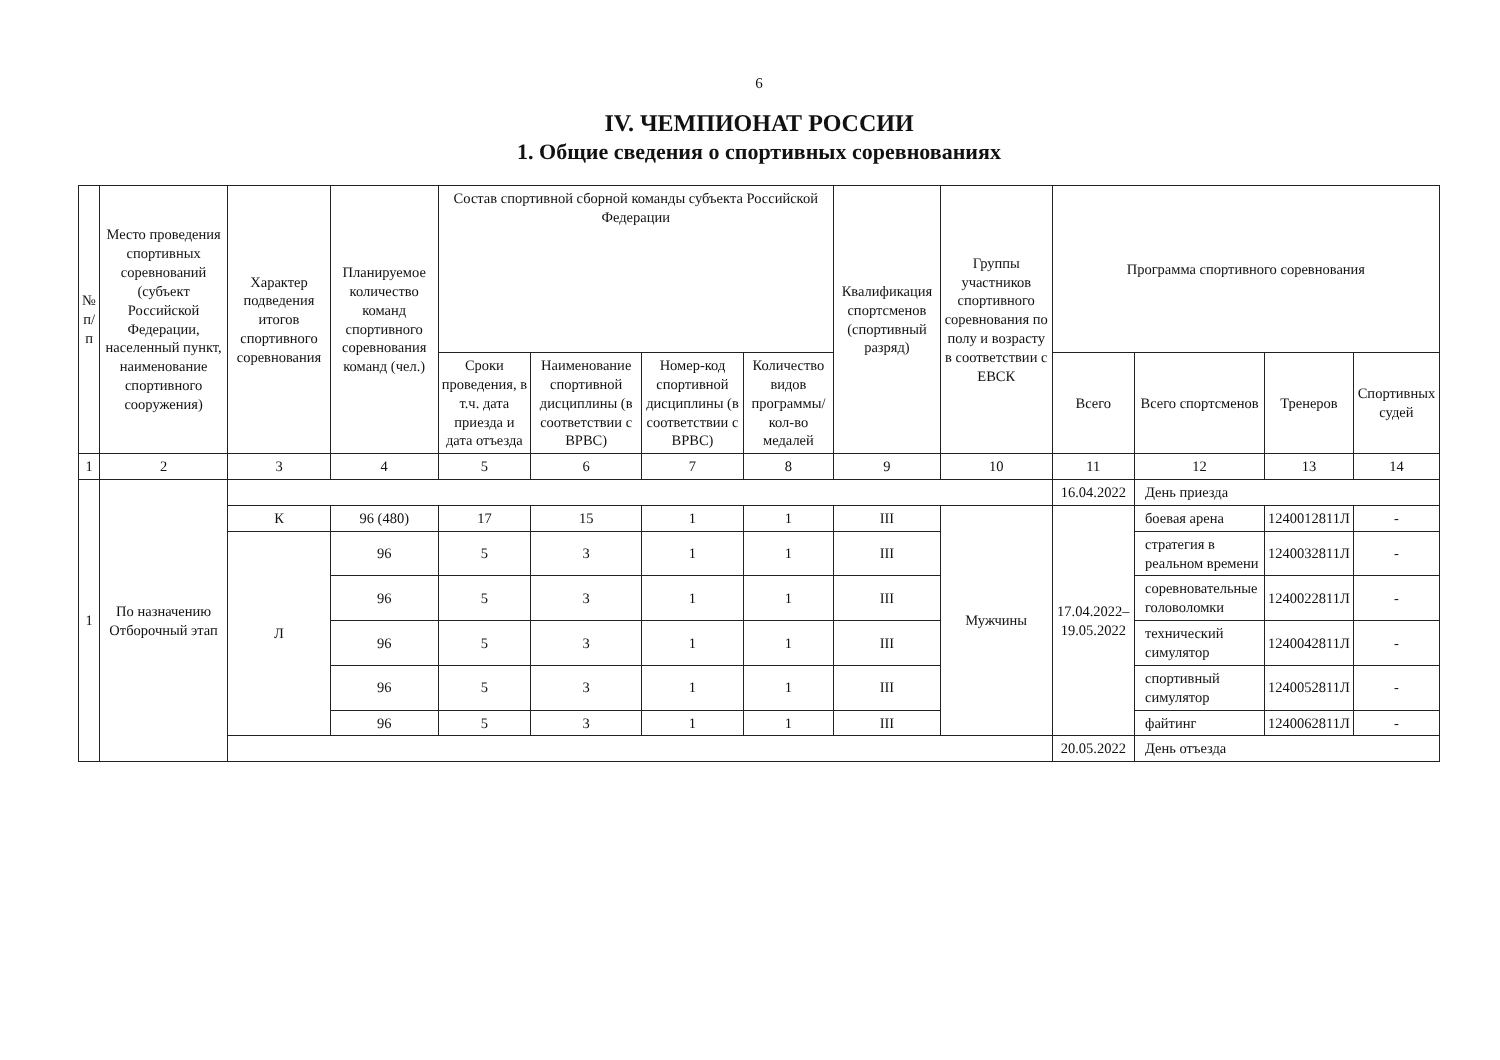6
IV. ЧЕМПИОНАТ РОССИИ
1. Общие сведения о спортивных соревнованиях
| № п/п | Место проведения спортивных соревнований (субъект Российской Федерации, населенный пункт, наименование спортивного сооружения) | Характер подведения итогов спортивного соревнования | Планируемое количество команд спортивного соревнования команд (чел.) | Состав спортивной сборной команды субъекта Российской Федерации | | | | Квалификация спортсменов (спортивный разряд) | Группы участников спортивного соревнования по полу и возрасту в соответствии с ЕВСК | Программа спортивного соревнования | | | |
| --- | --- | --- | --- | --- | --- | --- | --- | --- | --- | --- | --- | --- | --- |
| | | | | Сроки проведения, в т.ч. дата приезда и дата отъезда | Наименование спортивной дисциплины (в соответствии с ВРВС) | Номер-код спортивной дисциплины (в соответствии с ВРВС) | Количество видов программы/ кол-во медалей | | | | | | |
| | | | | | | | | | | Всего | Всего спортсменов | Тренеров | Спортивных судей |
| 1 | 2 | 3 | 4 | 5 | 6 | 7 | 8 | 9 | 10 | 11 | 12 | 13 | 14 |
| 1 | По назначению Отборочный этап | | | | | | | | | 16.04.2022 | День приезда | | |
| | | К | 96 (480) | 17 | 15 | 1 | 1 | III | Мужчины | 17.04.2022–19.05.2022 | боевая арена | 1240012811Л | - |
| | | Л | 96 | 5 | 3 | 1 | 1 | III | | | стратегия в реальном времени | 1240032811Л | - |
| | | | 96 | 5 | 3 | 1 | 1 | III | | | соревновательные головоломки | 1240022811Л | - |
| | | | 96 | 5 | 3 | 1 | 1 | III | | | технический симулятор | 1240042811Л | - |
| | | | 96 | 5 | 3 | 1 | 1 | III | | | спортивный симулятор | 1240052811Л | - |
| | | | 96 | 5 | 3 | 1 | 1 | III | | | файтинг | 1240062811Л | - |
| | | | | | | | | | | 20.05.2022 | День отъезда | | |